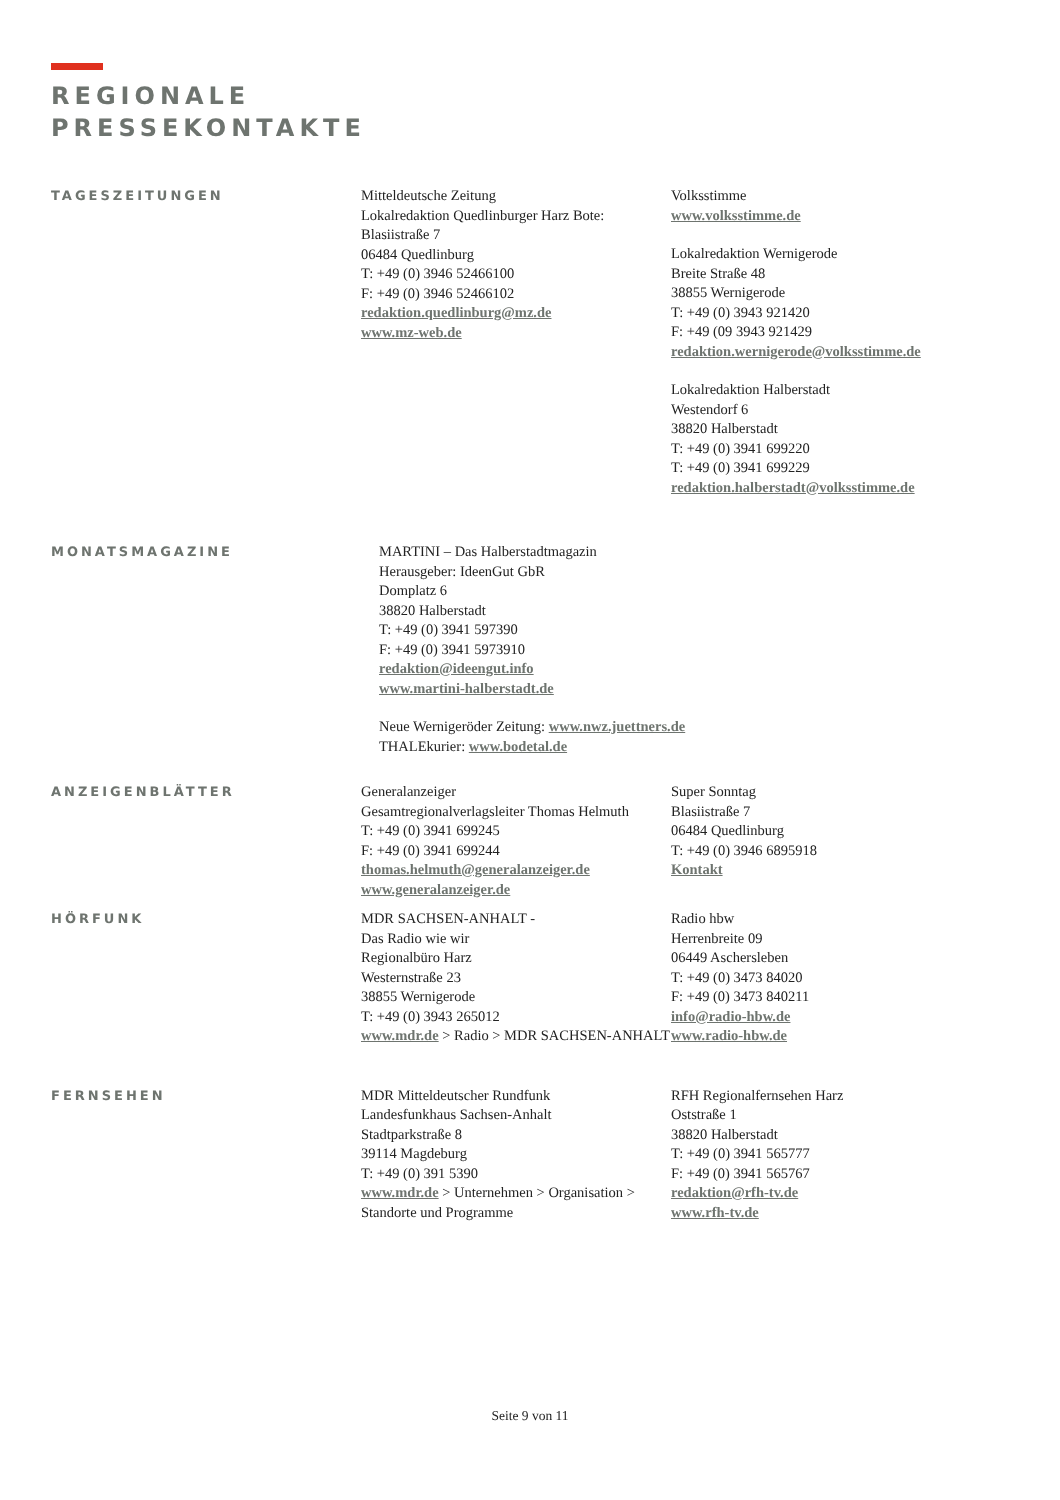REGIONALE
PRESSEKONTAKTE
TAGESZEITUNGEN Mitteldeutsche Zeitung
Lokalredaktion Quedlinburger Harz Bote:
Blasiistraße 7
06484 Quedlinburg
T: +49 (0) 3946 52466100
F: +49 (0) 3946 52466102
redaktion.quedlinburg@mz.de
www.mz-web.de
Volksstimme
www.volksstimme.de
Lokalredaktion Wernigerode
Breite Straße 48
38855 Wernigerode
T: +49 (0) 3943 921420
F: +49 (09 3943 921429
redaktion.wernigerode@volksstimme.de
Lokalredaktion Halberstadt
Westendorf 6
38820 Halberstadt
T: +49 (0) 3941 699220
T: +49 (0) 3941 699229
redaktion.halberstadt@volksstimme.de
MONATSMAGAZINE MARTINI – Das Halberstadtmagazin
Herausgeber: IdeenGut GbR
Domplatz 6
38820 Halberstadt
T: +49 (0) 3941 597390
F: +49 (0) 3941 5973910
redaktion@ideengut.info
www.martini-halberstadt.de
Neue Wernigeröder Zeitung: www.nwz.juettners.de
THALEkurier: www.bodetal.de
ANZEIGENBLÄTTER Generalanzeiger
Gesamtregionalverlagsleiter Thomas Helmuth
T: +49 (0) 3941 699245
F: +49 (0) 3941 699244
thomas.helmuth@generalanzeiger.de
www.generalanzeiger.de
Super Sonntag
Blasiistraße 7
06484 Quedlinburg
T: +49 (0) 3946 6895918
Kontakt
HÖRFUNK MDR SACHSEN-ANHALT -
Das Radio wie wir
Regionalbüro Harz
Westernstraße 23
38855 Wernigerode
T: +49 (0) 3943 265012
www.mdr.de > Radio > MDR SACHSEN-ANHALT
Radio hbw
Herrenbreite 09
06449 Aschersleben
T: +49 (0) 3473 84020
F: +49 (0) 3473 840211
info@radio-hbw.de
www.radio-hbw.de
FERNSEHEN MDR Mitteldeutscher Rundfunk
Landesfunkhaus Sachsen-Anhalt
Stadtparkstraße 8
39114 Magdeburg
T: +49 (0) 391 5390
www.mdr.de > Unternehmen > Organisation > Standorte und Programme
RFH Regionalfernsehen Harz
Oststraße 1
38820 Halberstadt
T: +49 (0) 3941 565777
F: +49 (0) 3941 565767
redaktion@rfh-tv.de
www.rfh-tv.de
Seite 9 von 11